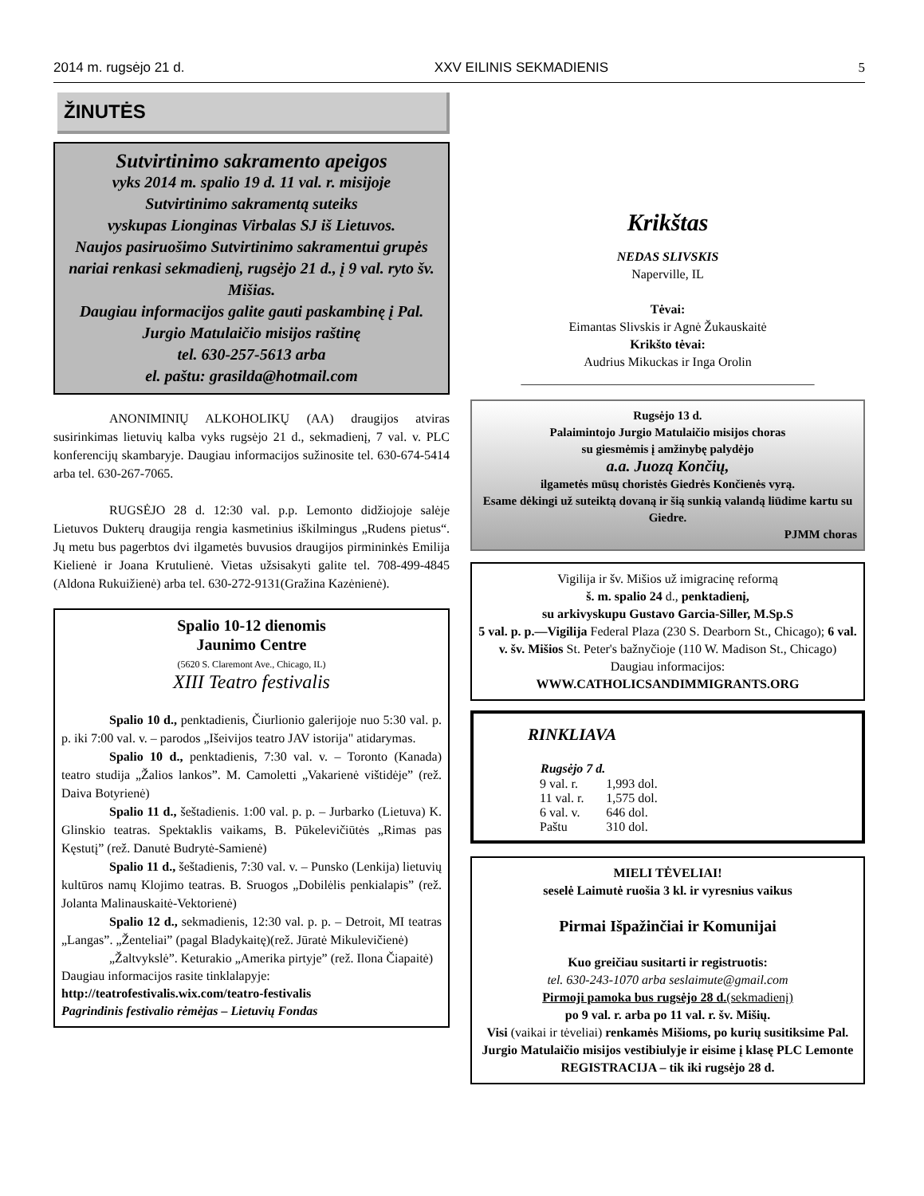2014 m. rugsėjo 21 d. XXV EILINIS SEKMADIENIS 5
ŽINUTĖS
Sutvirtinimo sakramento apeigos
vyks 2014 m. spalio 19 d. 11 val. r. misijoje
Sutvirtinimo sakramentą suteiks
vyskupas Lionginas Virbalas SJ iš Lietuvos.
Naujos pasiruošimo Sutvirtinimo sakramentui grupės nariai renkasi sekmadienį, rugsėjo 21 d., į 9 val. ryto šv. Mišias.
Daugiau informacijos galite gauti paskambinę į Pal. Jurgio Matulaičio misijos raštinę
tel. 630-257-5613 arba
el. paštu: grasilda@hotmail.com
ANONIMINIŲ ALKOHOLIKŲ (AA) draugijos atviras susirinkimas lietuvių kalba vyks rugsėjo 21 d., sekmadienį, 7 val. v. PLC konferencijų skambaryje. Daugiau informacijos sužinosite tel. 630-674-5414 arba tel. 630-267-7065.
RUGSĖJO 28 d. 12:30 val. p.p. Lemonto didžiojoje salėje Lietuvos Dukterų draugija rengia kasmetinius iškilmingus „Rudens pietus“. Jų metu bus pagerbtos dvi ilgametės buvusios draugijos pirmininkės Emilija Kielienė ir Joana Krutulienė. Vietas užsisakyti galite tel. 708-499-4845 (Aldona Rukuižienė) arba tel. 630-272-9131(Gražina Kazėnienė).
Spalio 10-12 dienomis
Jaunimo Centre
(5620 S. Claremont Ave., Chicago, IL)
XIII Teatro festivalis
Spalio 10 d., penktadienis, Čiurlionio galerijoje nuo 5:30 val. p. p. iki 7:00 val. v. – parodos „Išeivijos teatro JAV istorija" atidarymas.
Spalio 10 d., penktadienis, 7:30 val. v. – Toronto (Kanada) teatro studija „Žalios lankos”. M. Camoletti „Vakarienė vištidėje” (rež. Daiva Botyrienė)
Spalio 11 d., šeštadienis. 1:00 val. p. p. – Jurbarko (Lietuva) K. Glinskio teatras. Spektaklis vaikams, B. Pūkelevičiūtės „Rimas pas Kęstutį” (rež. Danutė Budrytė-Samienė)
Spalio 11 d., šeštadienis, 7:30 val. v. – Punsko (Lenkija) lietuvių kultūros namų Klojimo teatras. B. Sruogos „Dobilėlis penkialapis” (rež. Jolanta Malinauskaitė-Vektorienė)
Spalio 12 d., sekmadienis, 12:30 val. p. p. – Detroit, MI teatras „Langas”. „Ženteliai” (pagal Bladykaitę)(rež. Jūratė Mikulevičienė)
„Žaltvykslė”. Keturakio „Amerika pirtyje” (rež. Ilona Čiapaitė)
Daugiau informacijos rasite tinklalapyje:
http://teatrofestivalis.wix.com/teatro-festivalis
Pagrindinis festivalio rėmėjas – Lietuvių Fondas
Krikštas
NEDAS SLIVSKIS
Naperville, IL
Tėvai:
Eimantas Slivskis ir Agnė Žukauskaitė
Krikšto tėvai:
Audrius Mikuckas ir Inga Orolin
______________________________________________
Rugsėjo 13 d.
Palaimintojo Jurgio Matulaičio misijos choras
su giesmėmis į amžinybę palydėjo
a.a. Juozą Končių,
ilgametės mūsų choristės Giedrės Končienės vyrą.
Esame dėkingi už suteiktą dovaną ir šią sunkią valandą liūdime kartu su Giedre.
PJMM choras
Vigilija ir šv. Mišios už imigracinę reformą
š. m. spalio 24 d., penktadienį,
su arkivyskupu Gustavo Garcia-Siller, M.Sp.S
5 val. p. p.—Vigilija Federal Plaza (230 S. Dearborn St., Chicago); 6 val. v. šv. Mišios St. Peter's bažnyčioje (110 W. Madison St., Chicago)
Daugiau informacijos:
WWW.CATHOLICSANDIMMIGRANTS.ORG
RINKLIAVA
| Rugsėjo 7 d. | |
| --- | --- |
| 9 val. r. | 1,993 dol. |
| 11 val. r. | 1,575 dol. |
| 6 val. v. | 646 dol. |
| Paštu | 310 dol. |
MIELI TĖVELIAI!
seselė Laimutė ruošia 3 kl. ir vyresnius vaikus
Pirmai Išpažinčiai ir Komunijai
Kuo greičiau susitarti ir registruotis:
tel. 630-243-1070 arba seslaimute@gmail.com
Pirmoji pamoka bus rugsėjo 28 d.(sekmadienį)
po 9 val. r. arba po 11 val. r. šv. Mišių.
Visi (vaikai ir tėveliai) renkamės Mišioms, po kurių susitiksime Pal. Jurgio Matulaičio misijos vestibiulyje ir eisime į klasę PLC Lemonte
REGISTRACIJA – tik iki rugsėjo 28 d.